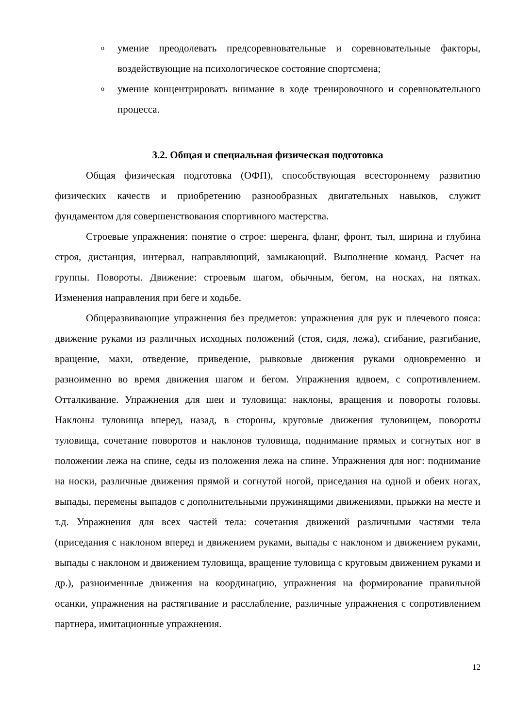o умение преодолевать предсоревновательные и соревновательные факторы, воздействующие на психологическое состояние спортсмена;
o умение концентрировать внимание в ходе тренировочного и соревновательного процесса.
3.2. Общая и специальная физическая подготовка
Общая физическая подготовка (ОФП), способствующая всестороннему развитию физических качеств и приобретению разнообразных двигательных навыков, служит фундаментом для совершенствования спортивного мастерства.
Строевые упражнения: понятие о строе: шеренга, фланг, фронт, тыл, ширина и глубина строя, дистанция, интервал, направляющий, замыкающий. Выполнение команд. Расчет на группы. Повороты. Движение: строевым шагом, обычным, бегом, на носках, на пятках. Изменения направления при беге и ходьбе.
Общеразвивающие упражнения без предметов: упражнения для рук и плечевого пояса: движение руками из различных исходных положений (стоя, сидя, лежа), сгибание, разгибание, вращение, махи, отведение, приведение, рывковые движения руками одновременно и разноименно во время движения шагом и бегом. Упражнения вдвоем, с сопротивлением. Отталкивание. Упражнения для шеи и туловища: наклоны, вращения и повороты головы. Наклоны туловища вперед, назад, в стороны, круговые движения туловищем, повороты туловища, сочетание поворотов и наклонов туловища, поднимание прямых и согнутых ног в положении лежа на спине, седы из положения лежа на спине. Упражнения для ног: поднимание на носки, различные движения прямой и согнутой ногой, приседания на одной и обеих ногах, выпады, перемены выпадов с дополнительными пружинящими движениями, прыжки на месте и т.д. Упражнения для всех частей тела: сочетания движений различными частями тела (приседания с наклоном вперед и движением руками, выпады с наклоном и движением руками, выпады с наклоном и движением туловища, вращение туловища с круговым движением руками и др.), разноименные движения на координацию, упражнения на формирование правильной осанки, упражнения на растягивание и расслабление, различные упражнения с сопротивлением партнера, имитационные упражнения.
12